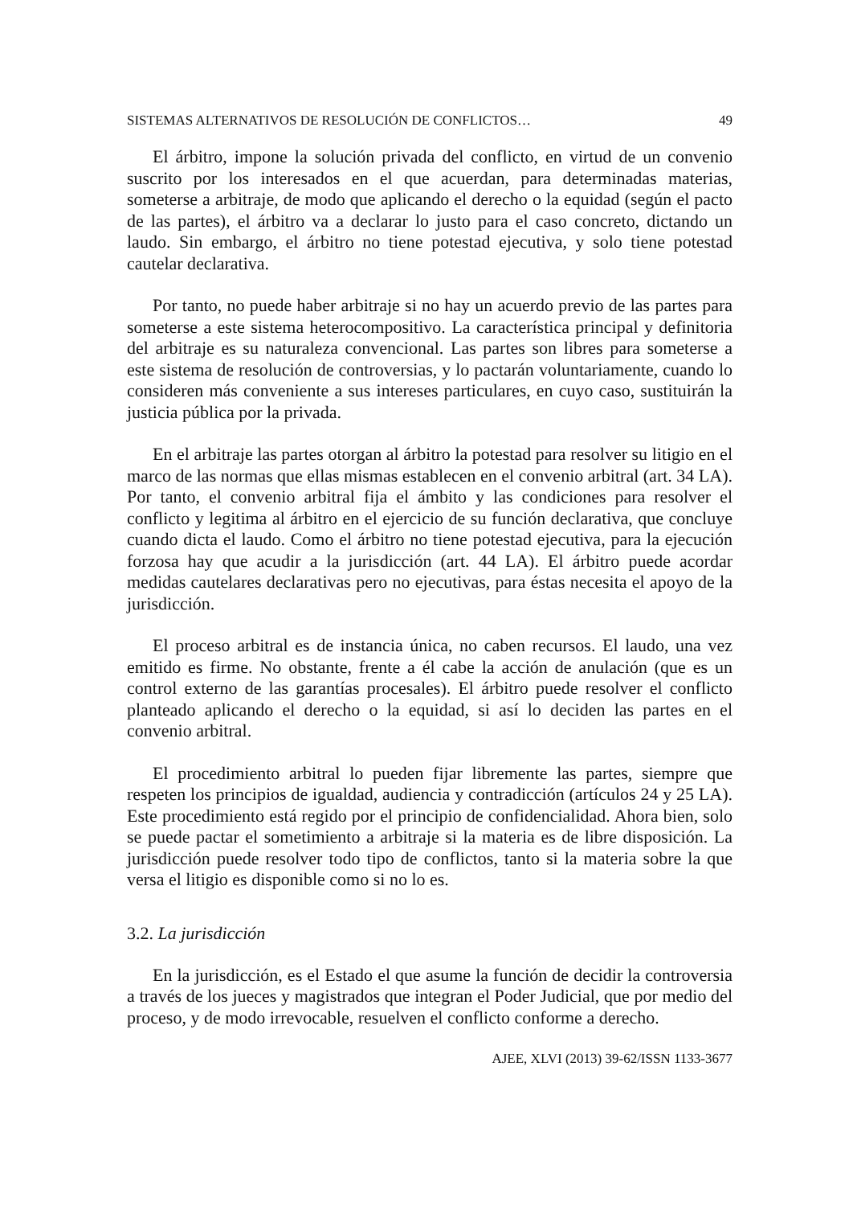SISTEMAS ALTERNATIVOS DE RESOLUCIÓN DE CONFLICTOS… 49
El árbitro, impone la solución privada del conflicto, en virtud de un convenio suscrito por los interesados en el que acuerdan, para determinadas materias, someterse a arbitraje, de modo que aplicando el derecho o la equidad (según el pacto de las partes), el árbitro va a declarar lo justo para el caso concreto, dictando un laudo. Sin embargo, el árbitro no tiene potestad ejecutiva, y solo tiene potestad cautelar declarativa.
Por tanto, no puede haber arbitraje si no hay un acuerdo previo de las partes para someterse a este sistema heterocompositivo. La característica principal y definitoria del arbitraje es su naturaleza convencional. Las partes son libres para someterse a este sistema de resolución de controversias, y lo pactarán voluntariamente, cuando lo consideren más conveniente a sus intereses particulares, en cuyo caso, sustituirán la justicia pública por la privada.
En el arbitraje las partes otorgan al árbitro la potestad para resolver su litigio en el marco de las normas que ellas mismas establecen en el convenio arbitral (art. 34 LA). Por tanto, el convenio arbitral fija el ámbito y las condiciones para resolver el conflicto y legitima al árbitro en el ejercicio de su función declarativa, que concluye cuando dicta el laudo. Como el árbitro no tiene potestad ejecutiva, para la ejecución forzosa hay que acudir a la jurisdicción (art. 44 LA). El árbitro puede acordar medidas cautelares declarativas pero no ejecutivas, para éstas necesita el apoyo de la jurisdicción.
El proceso arbitral es de instancia única, no caben recursos. El laudo, una vez emitido es firme. No obstante, frente a él cabe la acción de anulación (que es un control externo de las garantías procesales). El árbitro puede resolver el conflicto planteado aplicando el derecho o la equidad, si así lo deciden las partes en el convenio arbitral.
El procedimiento arbitral lo pueden fijar libremente las partes, siempre que respeten los principios de igualdad, audiencia y contradicción (artículos 24 y 25 LA). Este procedimiento está regido por el principio de confidencialidad. Ahora bien, solo se puede pactar el sometimiento a arbitraje si la materia es de libre disposición. La jurisdicción puede resolver todo tipo de conflictos, tanto si la materia sobre la que versa el litigio es disponible como si no lo es.
3.2. La jurisdicción
En la jurisdicción, es el Estado el que asume la función de decidir la controversia a través de los jueces y magistrados que integran el Poder Judicial, que por medio del proceso, y de modo irrevocable, resuelven el conflicto conforme a derecho.
AJEE, XLVI (2013) 39-62/ISSN 1133-3677